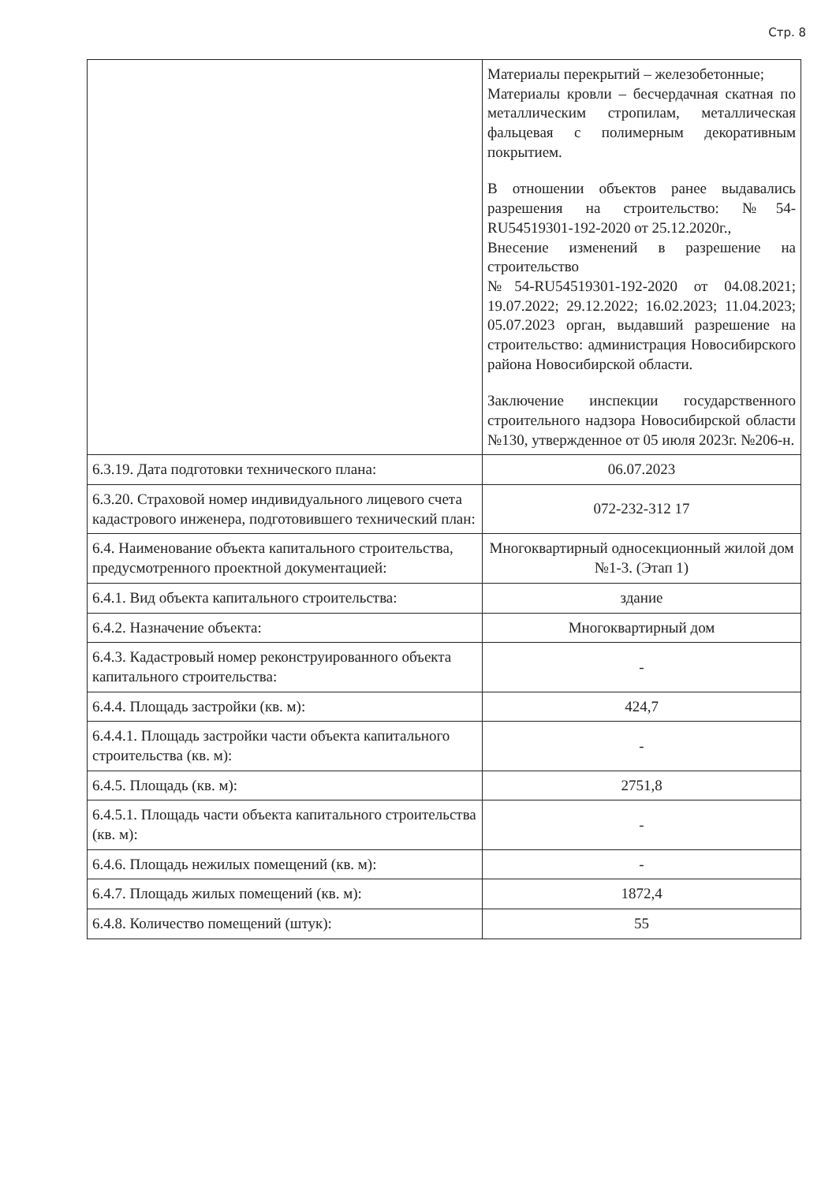Стр. 8
| | Материалы перекрытий – железобетонные; Материалы кровли – бесчердачная скатная по металлическим стропилам, металлическая фальцевая с полимерным декоративным покрытием. В отношении объектов ранее выдавались разрешения на строительство: №54-RU54519301-192-2020 от 25.12.2020г., Внесение изменений в разрешение на строительство №54-RU54519301-192-2020 от 04.08.2021; 19.07.2022; 29.12.2022; 16.02.2023; 11.04.2023; 05.07.2023 орган, выдавший разрешение на строительство: администрация Новосибирского района Новосибирской области. Заключение инспекции государственного строительного надзора Новосибирской области №130, утвержденное от 05 июля 2023г. №206-н. |
| 6.3.19. Дата подготовки технического плана: | 06.07.2023 |
| 6.3.20. Страховой номер индивидуального лицевого счета кадастрового инженера, подготовившего технический план: | 072-232-312 17 |
| 6.4. Наименование объекта капитального строительства, предусмотренного проектной документацией: | Многоквартирный односекционный жилой дом №1-3. (Этап 1) |
| 6.4.1. Вид объекта капитального строительства: | здание |
| 6.4.2. Назначение объекта: | Многоквартирный дом |
| 6.4.3. Кадастровый номер реконструированного объекта капитального строительства: | - |
| 6.4.4. Площадь застройки (кв. м): | 424,7 |
| 6.4.4.1. Площадь застройки части объекта капитального строительства (кв. м): | - |
| 6.4.5. Площадь (кв. м): | 2751,8 |
| 6.4.5.1. Площадь части объекта капитального строительства (кв. м): | - |
| 6.4.6. Площадь нежилых помещений (кв. м): | - |
| 6.4.7. Площадь жилых помещений (кв. м): | 1872,4 |
| 6.4.8. Количество помещений (штук): | 55 |